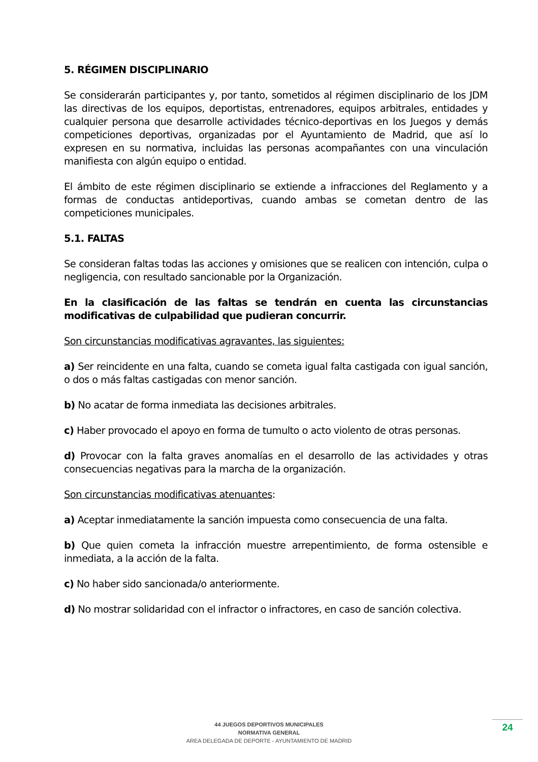5. RÉGIMEN DISCIPLINARIO
Se considerarán participantes y, por tanto, sometidos al régimen disciplinario de los JDM las directivas de los equipos, deportistas, entrenadores, equipos arbitrales, entidades y cualquier persona que desarrolle actividades técnico-deportivas en los Juegos y demás competiciones deportivas, organizadas por el Ayuntamiento de Madrid, que así lo expresen en su normativa, incluidas las personas acompañantes con una vinculación manifiesta con algún equipo o entidad.
El ámbito de este régimen disciplinario se extiende a infracciones del Reglamento y a formas de conductas antideportivas, cuando ambas se cometan dentro de las competiciones municipales.
5.1. FALTAS
Se consideran faltas todas las acciones y omisiones que se realicen con intención, culpa o negligencia, con resultado sancionable por la Organización.
En la clasificación de las faltas se tendrán en cuenta las circunstancias modificativas de culpabilidad que pudieran concurrir.
Son circunstancias modificativas agravantes, las siguientes:
a) Ser reincidente en una falta, cuando se cometa igual falta castigada con igual sanción, o dos o más faltas castigadas con menor sanción.
b) No acatar de forma inmediata las decisiones arbitrales.
c) Haber provocado el apoyo en forma de tumulto o acto violento de otras personas.
d) Provocar con la falta graves anomalías en el desarrollo de las actividades y otras consecuencias negativas para la marcha de la organización.
Son circunstancias modificativas atenuantes:
a) Aceptar inmediatamente la sanción impuesta como consecuencia de una falta.
b) Que quien cometa la infracción muestre arrepentimiento, de forma ostensible e inmediata, a la acción de la falta.
c) No haber sido sancionada/o anteriormente.
d) No mostrar solidaridad con el infractor o infractores, en caso de sanción colectiva.
44 JUEGOS DEPORTIVOS MUNICIPALES
NORMATIVA GENERAL
AREA DELEGADA DE DEPORTE - AYUNTAMIENTO DE MADRID
24